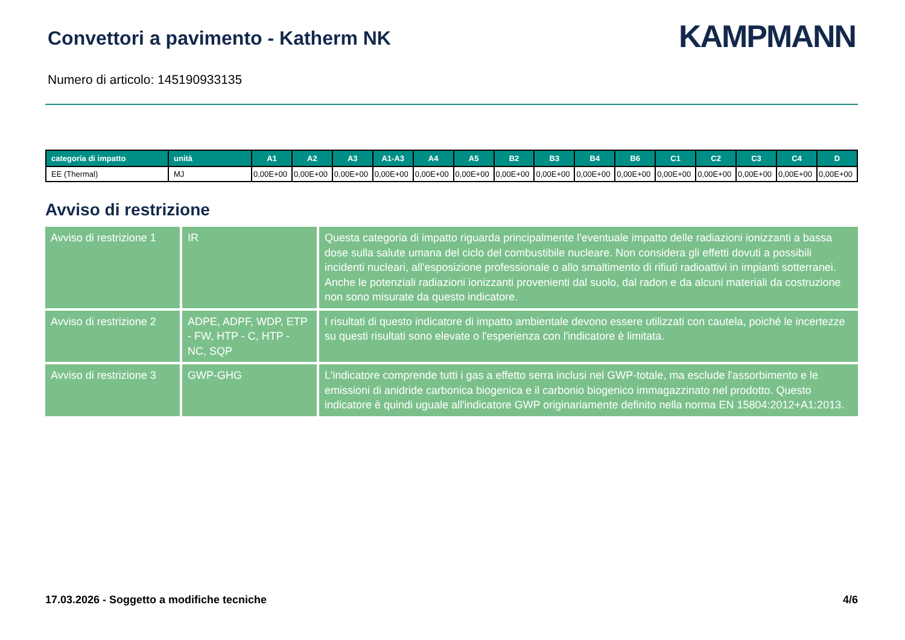Convettori a pavimento - Katherm NK
Numero di articolo: 145190933135
KAMPMANN
| categoria di impatto | unità | A1 | A2 | A3 | A1-A3 | A4 | A5 | B2 | B3 | B4 | B6 | C1 | C2 | C3 | C4 | D |
| --- | --- | --- | --- | --- | --- | --- | --- | --- | --- | --- | --- | --- | --- | --- | --- | --- |
| EE (Thermal) | MJ | 0,00E+00 | 0,00E+00 | 0,00E+00 | 0,00E+00 | 0,00E+00 | 0,00E+00 | 0,00E+00 | 0,00E+00 | 0,00E+00 | 0,00E+00 | 0,00E+00 | 0,00E+00 | 0,00E+00 | 0,00E+00 | 0,00E+00 |
Avviso di restrizione
| Avviso di restrizione 1 | IR | Questa categoria di impatto riguarda principalmente l'eventuale impatto delle radiazioni ionizzanti a bassa dose sulla salute umana del ciclo del combustibile nucleare. Non considera gli effetti dovuti a possibili incidenti nucleari, all'esposizione professionale o allo smaltimento di rifiuti radioattivi in impianti sotterranei. Anche le potenziali radiazioni ionizzanti provenienti dal suolo, dal radon e da alcuni materiali da costruzione non sono misurate da questo indicatore. |
| Avviso di restrizione 2 | ADPE, ADPF, WDP, ETP - FW, HTP - C, HTP - NC, SQP | I risultati di questo indicatore di impatto ambientale devono essere utilizzati con cautela, poiché le incertezze su questi risultati sono elevate o l'esperienza con l'indicatore è limitata. |
| Avviso di restrizione 3 | GWP-GHG | L'indicatore comprende tutti i gas a effetto serra inclusi nel GWP-totale, ma esclude l'assorbimento e le emissioni di anidride carbonica biogenica e il carbonio biogenico immagazzinato nel prodotto. Questo indicatore è quindi uguale all'indicatore GWP originariamente definito nella norma EN 15804:2012+A1:2013. |
17.03.2026 - Soggetto a modifiche tecniche 4/6